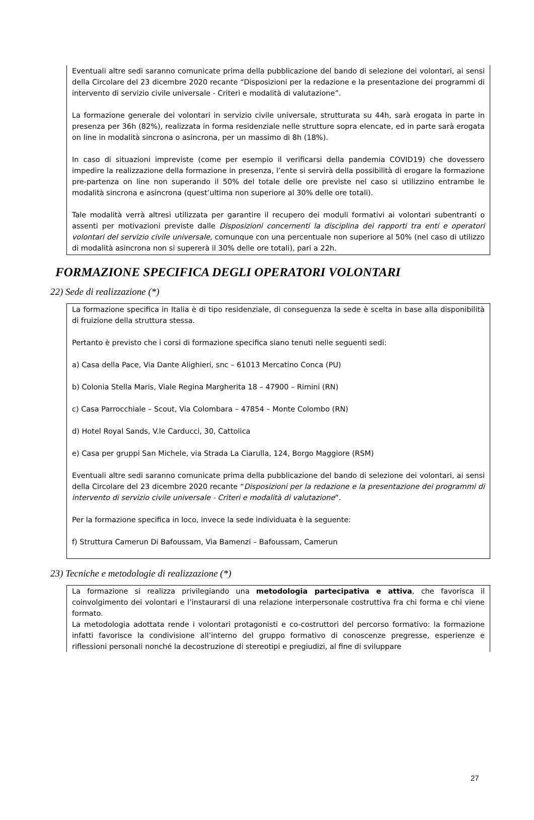Eventuali altre sedi saranno comunicate prima della pubblicazione del bando di selezione dei volontari, ai sensi della Circolare del 23 dicembre 2020 recante “Disposizioni per la redazione e la presentazione dei programmi di intervento di servizio civile universale - Criteri e modalità di valutazione”.
La formazione generale dei volontari in servizio civile universale, strutturata su 44h, sarà erogata in parte in presenza per 36h (82%), realizzata in forma residenziale nelle strutture sopra elencate, ed in parte sarà erogata on line in modalità sincrona o asincrona, per un massimo di 8h (18%).
In caso di situazioni impreviste (come per esempio il verificarsi della pandemia COVID19) che dovessero impedire la realizzazione della formazione in presenza, l’ente si servirà della possibilità di erogare la formazione pre-partenza on line non superando il 50% del totale delle ore previste nel caso si utilizzino entrambe le modalità sincrona e asincrona (quest’ultima non superiore al 30% delle ore totali).
Tale modalità verrà altresì utilizzata per garantire il recupero dei moduli formativi ai volontari subentranti o assenti per motivazioni previste dalle Disposizioni concernenti la disciplina dei rapporti tra enti e operatori volontari del servizio civile universale, comunque con una percentuale non superiore al 50% (nel caso di utilizzo di modalità asincrona non si supererà il 30% delle ore totali), pari a 22h.
FORMAZIONE SPECIFICA DEGLI OPERATORI VOLONTARI
22) Sede di realizzazione (*)
La formazione specifica in Italia è di tipo residenziale, di conseguenza la sede è scelta in base alla disponibilità di fruizione della struttura stessa.
Pertanto è previsto che i corsi di formazione specifica siano tenuti nelle seguenti sedi:
a) Casa della Pace, Via Dante Alighieri, snc – 61013 Mercatino Conca (PU)
b) Colonia Stella Maris, Viale Regina Margherita 18 – 47900 – Rimini (RN)
c) Casa Parrocchiale – Scout, Via Colombara – 47854 – Monte Colombo (RN)
d) Hotel Royal Sands, V.le Carducci, 30, Cattolica
e) Casa per gruppi San Michele, via Strada La Ciarulla, 124, Borgo Maggiore (RSM)
Eventuali altre sedi saranno comunicate prima della pubblicazione del bando di selezione dei volontari, ai sensi della Circolare del 23 dicembre 2020 recante “Disposizioni per la redazione e la presentazione dei programmi di intervento di servizio civile universale - Criteri e modalità di valutazione”.
Per la formazione specifica in loco, invece la sede individuata è la seguente:
f) Struttura Camerun Di Bafoussam, Via Bamenzi – Bafoussam, Camerun
23) Tecniche e metodologie di realizzazione (*)
La formazione si realizza privilegiando una metodologia partecipativa e attiva, che favorisca il coinvolgimento dei volontari e l’instaurarsi di una relazione interpersonale costruttiva fra chi forma e chi viene formato.
La metodologia adottata rende i volontari protagonisti e co-costruttori del percorso formativo: la formazione infatti favorisce la condivisione all’interno del gruppo formativo di conoscenze pregresse, esperienze e riflessioni personali nonché la decostruzione di stereotipi e pregiudizi, al fine di sviluppare
27